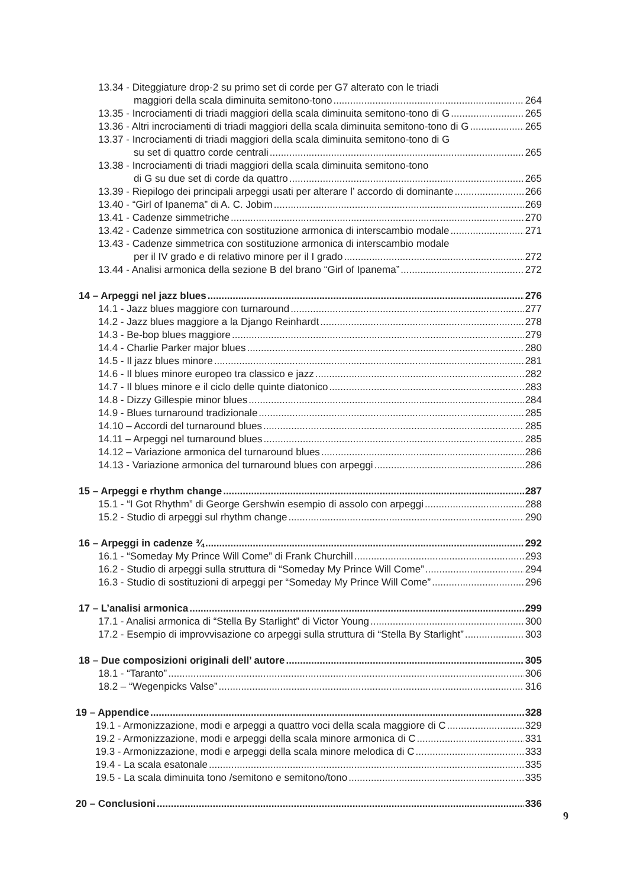13.34 - Diteggiature drop-2 su primo set di corde per G7 alterato con le triadi
maggiori della scala diminuita semitono-tono 264
13.35 - Incrociamenti di triadi maggiori della scala diminuita semitono-tono di G 265
13.36 - Altri incrociamenti di triadi maggiori della scala diminuita semitono-tono di G 265
13.37 - Incrociamenti di triadi maggiori della scala diminuita semitono-tono di G
su set di quattro corde centrali 265
13.38 - Incrociamenti di triadi maggiori della scala diminuita semitono-tono
di G su due set di corde da quattro 265
13.39 - Riepilogo dei principali arpeggi usati per alterare l’ accordo di dominante 266
13.40 - “Girl of Ipanema” di A. C. Jobim 269
13.41 - Cadenze simmetriche 270
13.42 - Cadenze simmetrica con sostituzione armonica di interscambio modale 271
13.43 - Cadenze simmetrica con sostituzione armonica di interscambio modale
per il IV grado e di relativo minore per il I grado 272
13.44 - Analisi armonica della sezione B del brano “Girl of Ipanema” 272
14 – Arpeggi nel jazz blues 276
14.1 - Jazz blues maggiore con turnaround 277
14.2 - Jazz blues maggiore a la Django Reinhardt 278
14.3 - Be-bop blues maggiore 279
14.4 - Charlie Parker major blues 280
14.5 - Il jazz blues minore 281
14.6 - Il blues minore europeo tra classico e jazz 282
14.7 - Il blues minore e il ciclo delle quinte diatonico 283
14.8 - Dizzy Gillespie minor blues 284
14.9 - Blues turnaround tradizionale 285
14.10 – Accordi del turnaround blues 285
14.11 – Arpeggi nel turnaround blues 285
14.12 – Variazione armonica del turnaround blues 286
14.13 - Variazione armonica del turnaround blues con arpeggi 286
15 – Arpeggi e rhythm change 287
15.1 - “I Got Rhythm” di George Gershwin esempio di assolo con arpeggi 288
15.2 - Studio di arpeggi sul rhythm change 290
16 – Arpeggi in cadenze ¾ 292
16.1 - “Someday My Prince Will Come” di Frank Churchill 293
16.2 - Studio di arpeggi sulla struttura di “Someday My Prince Will Come” 294
16.3 - Studio di sostituzioni di arpeggi per “Someday My Prince Will Come” 296
17 – L’analisi armonica 299
17.1 - Analisi armonica di “Stella By Starlight” di Victor Young 300
17.2 - Esempio di improvvisazione co arpeggi sulla struttura di “Stella By Starlight” 303
18 – Due composizioni originali dell’ autore 305
18.1 - “Taranto” 306
18.2 – “Wegenpicks Valse” 316
19 – Appendice 328
19.1 - Armonizzazione, modi e arpeggi a quattro voci della scala maggiore di C 329
19.2 - Armonizzazione, modi e arpeggi della scala minore armonica di C 331
19.3 - Armonizzazione, modi e arpeggi della scala minore melodica di C 333
19.4 - La scala esatonale 335
19.5 - La scala diminuita tono /semitono e semitono/tono 335
20 – Conclusioni 336
9